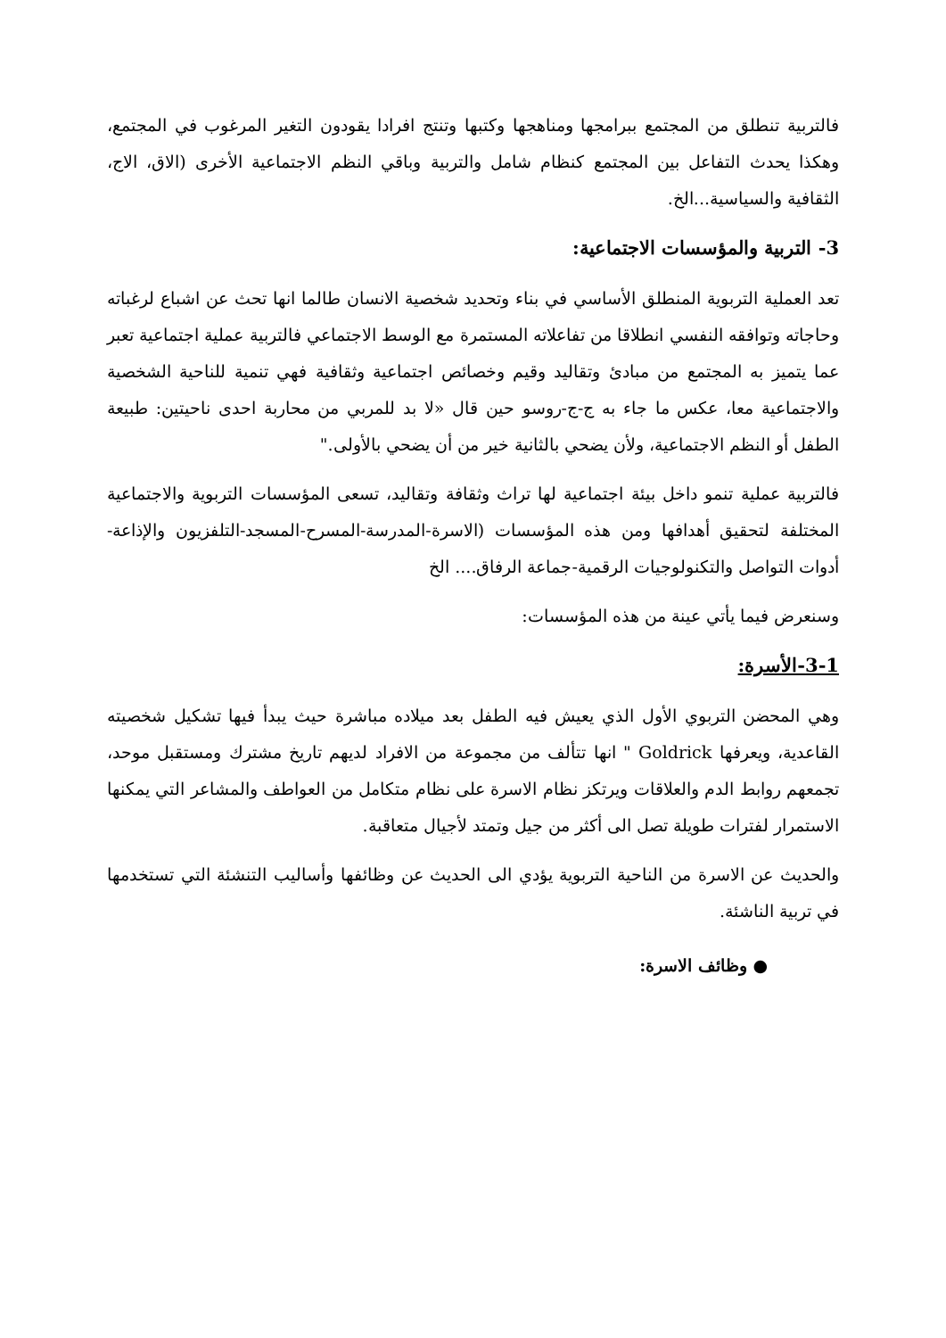فالتربية تنطلق من المجتمع ببرامجها ومناهجها وكتبها وتنتج افرادا يقودون التغير المرغوب في المجتمع، وهكذا يحدث التفاعل بين المجتمع كنظام شامل والتربية وباقي النظم الاجتماعية الأخرى (الاق، الاج، الثقافية والسياسية...الخ.
3- التربية والمؤسسات الاجتماعية:
تعد العملية التربوية المنطلق الأساسي في بناء وتحديد شخصية الانسان طالما انها تحث عن اشباع لرغباته وحاجاته وتوافقه النفسي انطلاقا من تفاعلاته المستمرة مع الوسط الاجتماعي فالتربية عملية اجتماعية تعبر عما يتميز به المجتمع من مبادئ وتقاليد وقيم وخصائص اجتماعية وثقافية فهي تنمية للناحية الشخصية والاجتماعية معا، عكس ما جاء به ج-ج-روسو حين قال «لا بد للمربي من محاربة احدى ناحيتين: طبيعة الطفل أو النظم الاجتماعية، ولأن يضحي بالثانية خير من أن يضحي بالأولى."
فالتربية عملية تنمو داخل بيئة اجتماعية لها تراث وثقافة وتقاليد، تسعى المؤسسات التربوية والاجتماعية المختلفة لتحقيق أهدافها ومن هذه المؤسسات (الاسرة-المدرسة-المسرح-المسجد-التلفزيون والإذاعة-أدوات التواصل والتكنولوجيات الرقمية-جماعة الرفاق.... الخ
وسنعرض فيما يأتي عينة من هذه المؤسسات:
3-1-الأسرة:
وهي المحضن التربوي الأول الذي يعيش فيه الطفل بعد ميلاده مباشرة حيث يبدأ فيها تشكيل شخصيته القاعدية، ويعرفها Goldrick " انها تتألف من مجموعة من الافراد لديهم تاريخ مشترك ومستقبل موحد، تجمعهم روابط الدم والعلاقات ويرتكز نظام الاسرة على نظام متكامل من العواطف والمشاعر التي يمكنها الاستمرار لفترات طويلة تصل الى أكثر من جيل وتمتد لأجيال متعاقبة.
والحديث عن الاسرة من الناحية التربوية يؤدي الى الحديث عن وظائفها وأساليب التنشئة التي تستخدمها في تربية الناشئة.
● وظائف الاسرة: